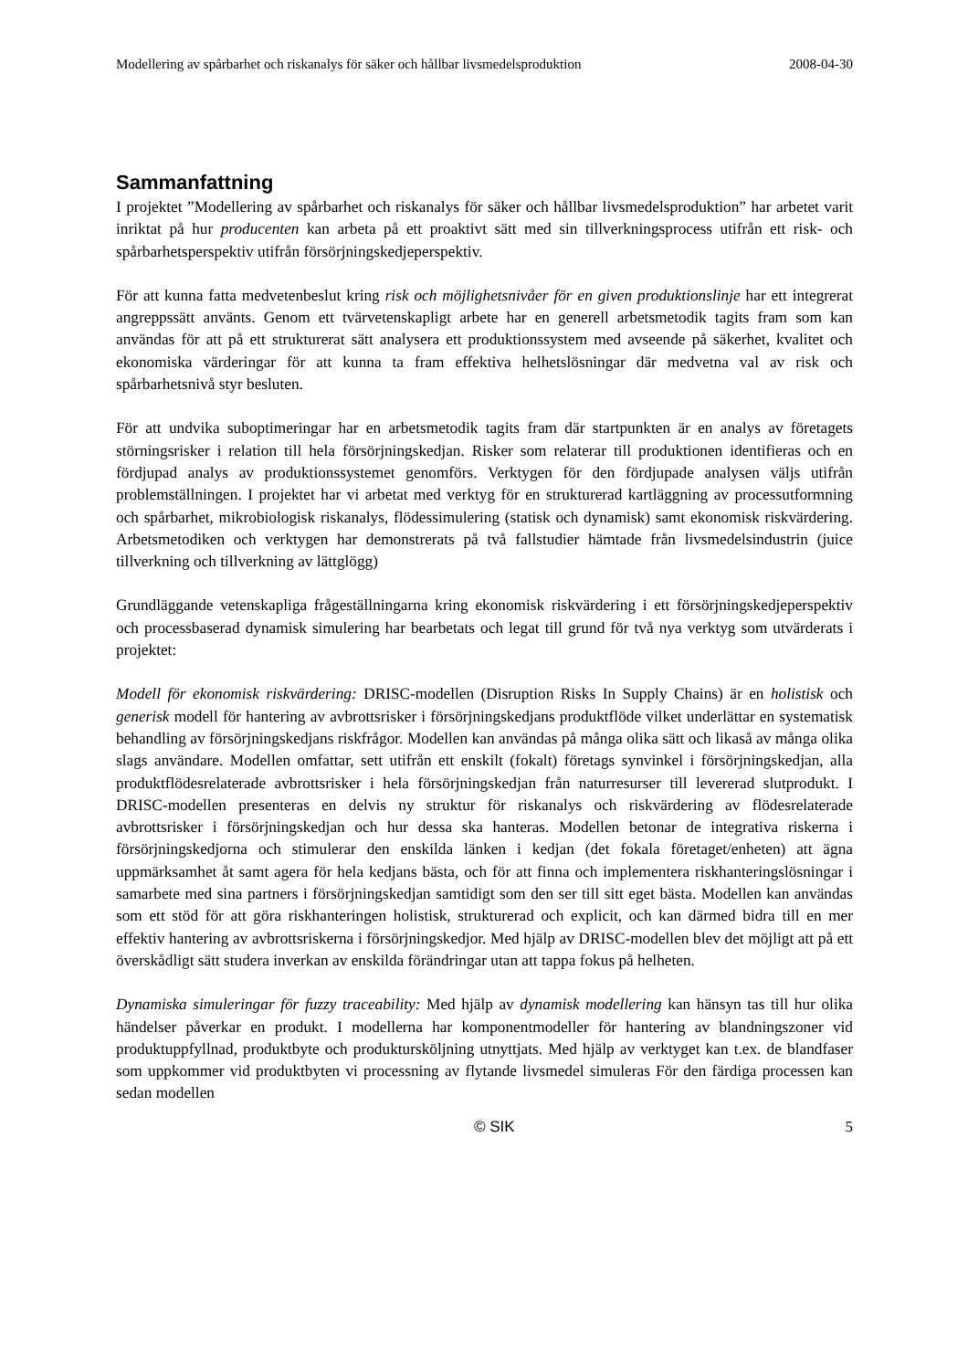Modellering av spårbarhet och riskanalys för säker och hållbar livsmedelsproduktion 2008-04-30
Sammanfattning
I projektet ”Modellering av spårbarhet och riskanalys för säker och hållbar livsmedelsproduktion” har arbetet varit inriktat på hur producenten kan arbeta på ett proaktivt sätt med sin tillverkningsprocess utifrån ett risk- och spårbarhetsperspektiv utifrån försörjningskedjeperspektiv.
För att kunna fatta medvetenbeslut kring risk och möjlighetsnivåer för en given produktionslinje har ett integrerat angreppssätt använts. Genom ett tvärvetenskapligt arbete har en generell arbetsmetodik tagits fram som kan användas för att på ett strukturerat sätt analysera ett produktionssystem med avseende på säkerhet, kvalitet och ekonomiska värderingar för att kunna ta fram effektiva helhetslösningar där medvetna val av risk och spårbarhetsnivå styr besluten.
För att undvika suboptimeringar har en arbetsmetodik tagits fram där startpunkten är en analys av företagets störningsrisker i relation till hela försörjningskedjan. Risker som relaterar till produktionen identifieras och en fördjupad analys av produktionssystemet genomförs. Verktygen för den fördjupade analysen väljs utifrån problemställningen. I projektet har vi arbetat med verktyg för en strukturerad kartläggning av processutformning och spårbarhet, mikrobiologisk riskanalys, flödessimulering (statisk och dynamisk) samt ekonomisk riskvärdering. Arbetsmetodiken och verktygen har demonstrerats på två fallstudier hämtade från livsmedelsindustrin (juice tillverkning och tillverkning av lättglögg)
Grundläggande vetenskapliga frågeställningarna kring ekonomisk riskvärdering i ett försörjningskedjeperspektiv och processbaserad dynamisk simulering har bearbetats och legat till grund för två nya verktyg som utvärderats i projektet:
Modell för ekonomisk riskvärdering: DRISC-modellen (Disruption Risks In Supply Chains) är en holistisk och generisk modell för hantering av avbrottsrisker i försörjningskedjans produktflöde vilket underlättar en systematisk behandling av försörjningskedjans riskfrågor. Modellen kan användas på många olika sätt och likaså av många olika slags användare. Modellen omfattar, sett utifrån ett enskilt (fokalt) företags synvinkel i försörjningskedjan, alla produktflödesrelaterade avbrottsrisker i hela försörjningskedjan från naturresurser till levererad slutprodukt. I DRISC-modellen presenteras en delvis ny struktur för riskanalys och riskvärdering av flödesrelaterade avbrottsrisker i försörjningskedjan och hur dessa ska hanteras. Modellen betonar de integrativa riskerna i försörjningskedjorna och stimulerar den enskilda länken i kedjan (det fokala företaget/enheten) att ägna uppmärksamhet åt samt agera för hela kedjans bästa, och för att finna och implementera riskhanteringslösningar i samarbete med sina partners i försörjningskedjan samtidigt som den ser till sitt eget bästa. Modellen kan användas som ett stöd för att göra riskhanteringen holistisk, strukturerad och explicit, och kan därmed bidra till en mer effektiv hantering av avbrottsriskerna i försörjningskedjor. Med hjälp av DRISC-modellen blev det möjligt att på ett överskådligt sätt studera inverkan av enskilda förändringar utan att tappa fokus på helheten.
Dynamiska simuleringar för fuzzy traceability: Med hjälp av dynamisk modellering kan hänsyn tas till hur olika händelser påverkar en produkt. I modellerna har komponentmodeller för hantering av blandningszoner vid produktuppfyllnad, produktbyte och produktursköljning utnyttjats. Med hjälp av verktyget kan t.ex. de blandfaser som uppkommer vid produktbyten vi processning av flytande livsmedel simuleras För den färdiga processen kan sedan modellen
© SIK 5